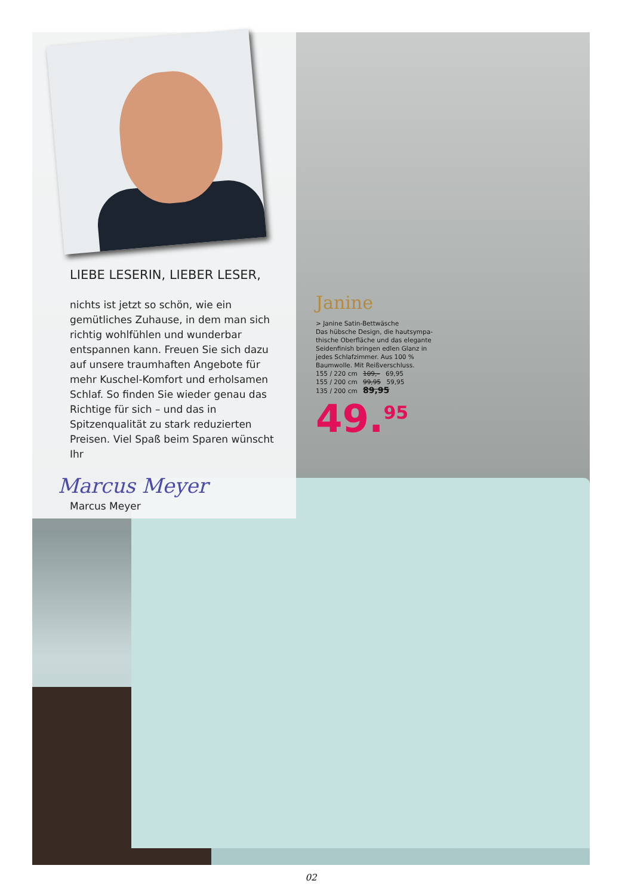LIEBE LESERIN, LIEBER LESER,
nichts ist jetzt so schön, wie ein gemütliches Zuhause, in dem man sich richtig wohl­fühlen und wunderbar entspannen kann. Freuen Sie sich dazu auf unsere traumhaf­ten Angebote für mehr Kuschel-Komfort und erholsamen Schlaf. So finden Sie wie­der genau das Richtige für sich – und das in Spitzenqualität zu stark reduzierten Preisen. Viel Spaß beim Sparen wünscht Ihr
Marcus Meyer
Marcus Meyer
Janine
> Janine Satin-Bettwäsche
Das hübsche Design, die hautsympa­thische Oberfläche und das elegante Seidenfinish bringen edlen Glanz in jedes Schlafzimmer. Aus 100 % Baumwolle. Mit Reißverschluss.
155 / 220 cm 109,– 69,95
155 / 200 cm 99,95 59,95
135 / 200 cm 89,95
49.<sup>95</sup>
02